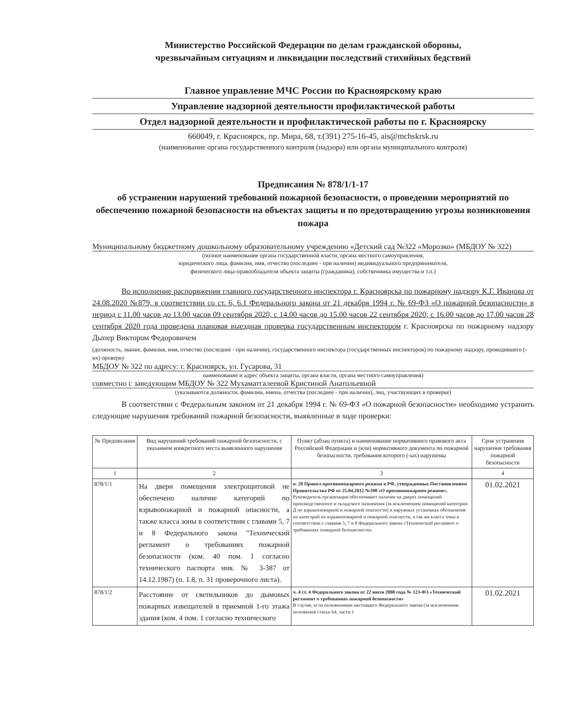Министерство Российской Федерации по делам гражданской обороны,
чрезвычайным ситуациям и ликвидации последствий стихийных бедствий
Главное управление МЧС России по Красноярскому краю
Управление надзорной деятельности профилактической работы
Отдел надзорной деятельности и профилактической работы по г. Красноярску
660049, г. Красноярск, пр. Мира, 68, т.(391) 275-16-45, ais@mchskrsk.ru
(наименование органа государственного контроля (надзора) или органа муниципального контроля)
Предписания № 878/1/1-17
об устранении нарушений требований пожарной безопасности, о проведении мероприятий по обеспечению пожарной безопасности на объектах защиты и по предотвращению угрозы возникновения пожара
Муниципальному бюджетному дошкольному образовательному учреждению «Детский сад №322 «Морозко» (МБДОУ № 322)
(полное наименование органа государственной власти, органа местного самоуправления,
юридического лица, фамилия, имя, отчество (последнее - при наличии) индивидуального предпринимателя,
физического лица-правообладателя объекта защиты (гражданина), собственника имущества и т.п.)
Во исполнение распоряжения главного государственного инспектора г. Красноярска по пожарному надзору К.Г. Иванова от 24.08.2020 №879, в соответствии со ст. 6, 6.1 Федерального закона от 21 декабря 1994 г. № 69-ФЗ «О пожарной безопасности» в период с 11.00 часов до 13.00 часов 09 сентября 2020, с 14.00 часов до 15.00 часов 22 сентября 2020; с 16.00 часов до 17.00 часов 28 сентября 2020 года проведена плановая выездная проверка государственным инспектором г. Красноярска по пожарному надзору Дыпер Виктором Федоровичем
(должность, звание, фамилия, имя, отчество (последнее - при наличии), государственного инспектора (государственных инспекторов) по пожарному надзору, проводившего (-их) проверку
МБДОУ № 322 по адресу: г. Красноярск, ул. Гусарова, 31
наименование и адрес объекта защиты, органа власти, органа местного самоуправления)
совместно с заведующим МБДОУ № 322 Мухаматгалеевой Кристиной Анатольевной
(указываются должности, фамилии, имена, отчества (последнее - при наличии), лиц, участвующих в проверке)
В соответствии с Федеральным законом от 21 декабря 1994 г. № 69-ФЗ «О пожарной безопасности» необходимо устранить следующие нарушения требований пожарной безопасности, выявленные в ходе проверки:
| № Предписания | Вид нарушений требований пожарной безопасности, с указанием конкретного места выявленного нарушения | Пункт (абзац пункта) и наименование нормативного правового акта Российской Федерации и (или) нормативного документа по пожарной безопасности, требования которого (-ых) нарушены | Срок устранения нарушения требования пожарной безопасности |
| --- | --- | --- | --- |
| 1 | 2 | 3 | 4 |
| 878/1/1 | На двери помещения электрощитовой не обеспечено наличие категорий по взрывопожарной и пожарной опасности, а также класса зоны в соответствии с главами 5, 7 и 8 Федерального закона "Технический регламент о требованиях пожарной безопасности (ком. 40 пом. 1 согласно технического паспорта инв. № 3-387 от 14.12.1987) (п. 1.8, п. 31 проверочного листа). | п. 20 Правил противопожарного режима в РФ, утвержденных Постановлением Правительства РФ от 25.04.2012 №390 «О противопожарном режиме». Руководитель организации обеспечивает наличие на дверях помещений производственного и складского назначения (за исключением помещений категории Д по взрывопожарной и пожарной опасности) и наружных установках обозначение их категорий по взрывопожарной и пожарной опасности, а так же класса зоны в соответствии с главами 5, 7 и 8 Федерального закона «Технический регламент о требованиях пожарной безопасности» | 01.02.2021 |
| 878/1/2 | Расстояние от светильников до дымовых пожарных извещателей в приемной 1-го этажа здания (ком. 4 пом. 1 согласно технического | ч. 4 ст. 4 Федерального закона от 22 июля 2008 года № 123-ФЗ «Технический регламент о требованиях пожарной безопасности» В случае, если положениями настоящего Федерального закона (за исключением положений статьи 64, части 1 | 01.02.2021 |